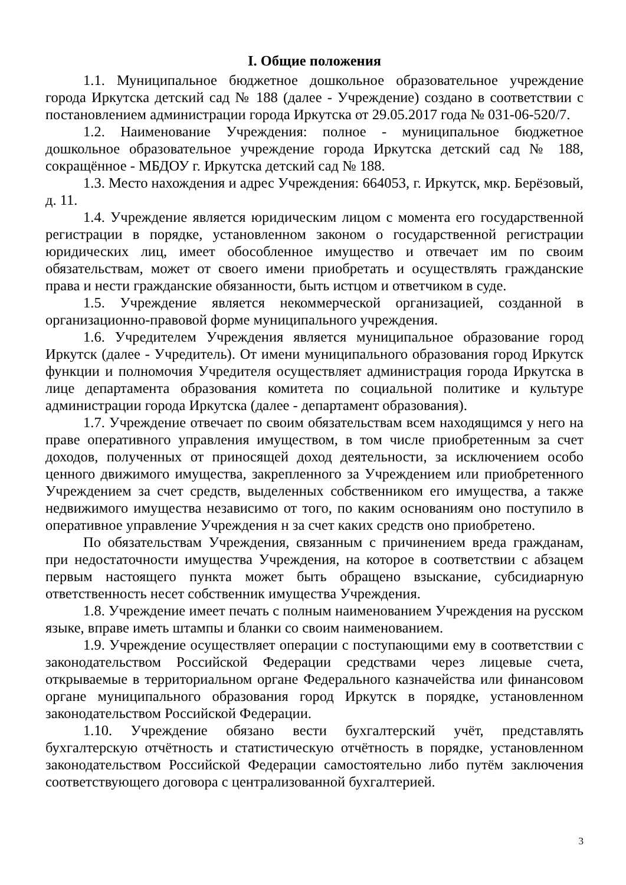I. Общие положения
1.1. Муниципальное бюджетное дошкольное образовательное учреждение города Иркутска детский сад № 188 (далее - Учреждение) создано в соответствии с постановлением администрации города Иркутска от 29.05.2017 года № 031-06-520/7.
1.2. Наименование Учреждения: полное - муниципальное бюджетное дошкольное образовательное учреждение города Иркутска детский сад № 188, сокращённое - МБДОУ г. Иркутска детский сад № 188.
1.3. Место нахождения и адрес Учреждения: 664053, г. Иркутск, мкр. Берёзовый, д. 11.
1.4. Учреждение является юридическим лицом с момента его государственной регистрации в порядке, установленном законом о государственной регистрации юридических лиц, имеет обособленное имущество и отвечает им по своим обязательствам, может от своего имени приобретать и осуществлять гражданские права и нести гражданские обязанности, быть истцом и ответчиком в суде.
1.5. Учреждение является некоммерческой организацией, созданной в организационно-правовой форме муниципального учреждения.
1.6. Учредителем Учреждения является муниципальное образование город Иркутск (далее - Учредитель). От имени муниципального образования город Иркутск функции и полномочия Учредителя осуществляет администрация города Иркутска в лице департамента образования комитета по социальной политике и культуре администрации города Иркутска (далее - департамент образования).
1.7. Учреждение отвечает по своим обязательствам всем находящимся у него на праве оперативного управления имуществом, в том числе приобретенным за счет доходов, полученных от приносящей доход деятельности, за исключением особо ценного движимого имущества, закрепленного за Учреждением или приобретенного Учреждением за счет средств, выделенных собственником его имущества, а также недвижимого имущества независимо от того, по каким основаниям оно поступило в оперативное управление Учреждения н за счет каких средств оно приобретено.
По обязательствам Учреждения, связанным с причинением вреда гражданам, при недостаточности имущества Учреждения, на которое в соответствии с абзацем первым настоящего пункта может быть обращено взыскание, субсидиарную ответственность несет собственник имущества Учреждения.
1.8. Учреждение имеет печать с полным наименованием Учреждения на русском языке, вправе иметь штампы и бланки со своим наименованием.
1.9. Учреждение осуществляет операции с поступающими ему в соответствии с законодательством Российской Федерации средствами через лицевые счета, открываемые в территориальном органе Федерального казначейства или финансовом органе муниципального образования город Иркутск в порядке, установленном законодательством Российской Федерации.
1.10. Учреждение обязано вести бухгалтерский учёт, представлять бухгалтерскую отчётность и статистическую отчётность в порядке, установленном законодательством Российской Федерации самостоятельно либо путём заключения соответствующего договора с централизованной бухгалтерией.
3